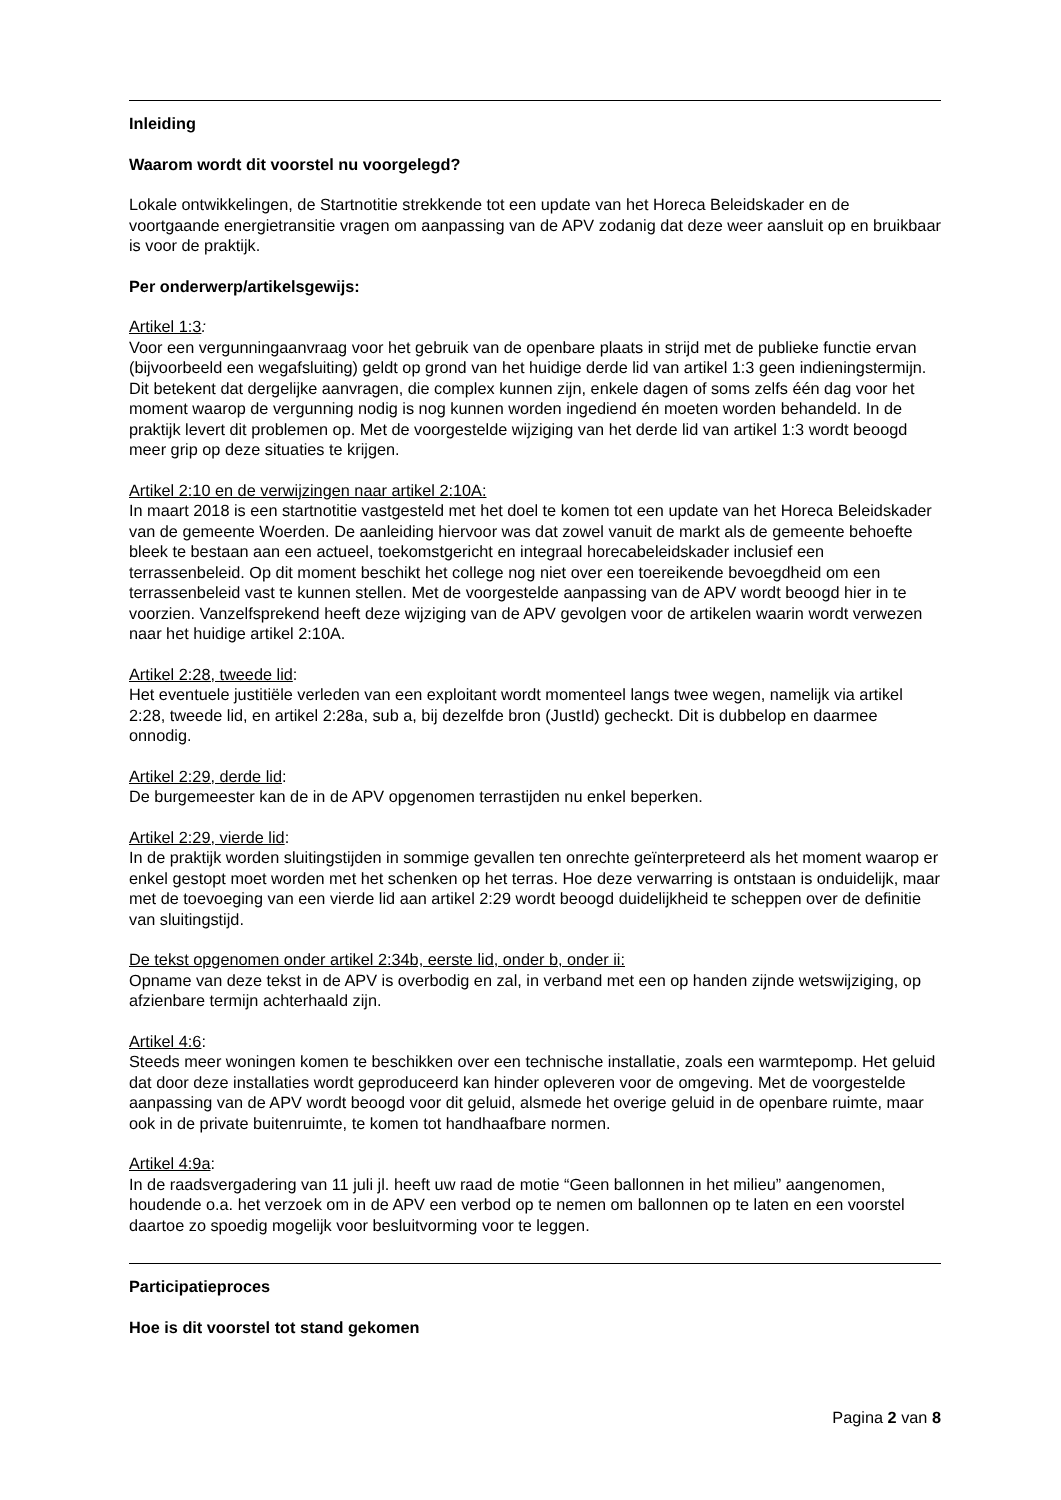Inleiding
Waarom wordt dit voorstel nu voorgelegd?
Lokale ontwikkelingen, de Startnotitie strekkende tot een update van het Horeca Beleidskader en de voortgaande energietransitie vragen om aanpassing van de APV zodanig dat deze weer aansluit op en bruikbaar is voor de praktijk.
Per onderwerp/artikelsgewijs:
Artikel 1:3:
Voor een vergunningaanvraag voor het gebruik van de openbare plaats in strijd met de publieke functie ervan (bijvoorbeeld een wegafsluiting) geldt op grond van het huidige derde lid van artikel 1:3 geen indieningstermijn. Dit betekent dat dergelijke aanvragen, die complex kunnen zijn, enkele dagen of soms zelfs één dag voor het moment waarop de vergunning nodig is nog kunnen worden ingediend én moeten worden behandeld. In de praktijk levert dit problemen op. Met de voorgestelde wijziging van het derde lid van artikel 1:3 wordt beoogd meer grip op deze situaties te krijgen.
Artikel 2:10 en de verwijzingen naar artikel 2:10A:
In maart 2018 is een startnotitie vastgesteld met het doel te komen tot een update van het Horeca Beleidskader van de gemeente Woerden. De aanleiding hiervoor was dat zowel vanuit de markt als de gemeente behoefte bleek te bestaan aan een actueel, toekomstgericht en integraal horecabeleidskader inclusief een terrassenbeleid. Op dit moment beschikt het college nog niet over een toereikende bevoegdheid om een terrassenbeleid vast te kunnen stellen. Met de voorgestelde aanpassing van de APV wordt beoogd hier in te voorzien. Vanzelfsprekend heeft deze wijziging van de APV gevolgen voor de artikelen waarin wordt verwezen naar het huidige artikel 2:10A.
Artikel 2:28, tweede lid:
Het eventuele justitiële verleden van een exploitant wordt momenteel langs twee wegen, namelijk via artikel 2:28, tweede lid, en artikel 2:28a, sub a, bij dezelfde bron (JustId) gecheckt. Dit is dubbelop en daarmee onnodig.
Artikel 2:29, derde lid:
De burgemeester kan de in de APV opgenomen terrastijden nu enkel beperken.
Artikel 2:29, vierde lid:
In de praktijk worden sluitingstijden in sommige gevallen ten onrechte geïnterpreteerd als het moment waarop er enkel gestopt moet worden met het schenken op het terras. Hoe deze verwarring is ontstaan is onduidelijk, maar met de toevoeging van een vierde lid aan artikel 2:29 wordt beoogd duidelijkheid te scheppen over de definitie van sluitingstijd.
De tekst opgenomen onder artikel 2:34b, eerste lid, onder b, onder ii:
Opname van deze tekst in de APV is overbodig en zal, in verband met een op handen zijnde wetswijziging, op afzienbare termijn achterhaald zijn.
Artikel 4:6:
Steeds meer woningen komen te beschikken over een technische installatie, zoals een warmtepomp. Het geluid dat door deze installaties wordt geproduceerd kan hinder opleveren voor de omgeving. Met de voorgestelde aanpassing van de APV wordt beoogd voor dit geluid, alsmede het overige geluid in de openbare ruimte, maar ook in de private buitenruimte, te komen tot handhaafbare normen.
Artikel 4:9a:
In de raadsvergadering van 11 juli jl. heeft uw raad de motie “Geen ballonnen in het milieu” aangenomen, houdende o.a. het verzoek om in de APV een verbod op te nemen om ballonnen op te laten en een voorstel daartoe zo spoedig mogelijk voor besluitvorming voor te leggen.
Participatieproces
Hoe is dit voorstel tot stand gekomen
Pagina 2 van 8